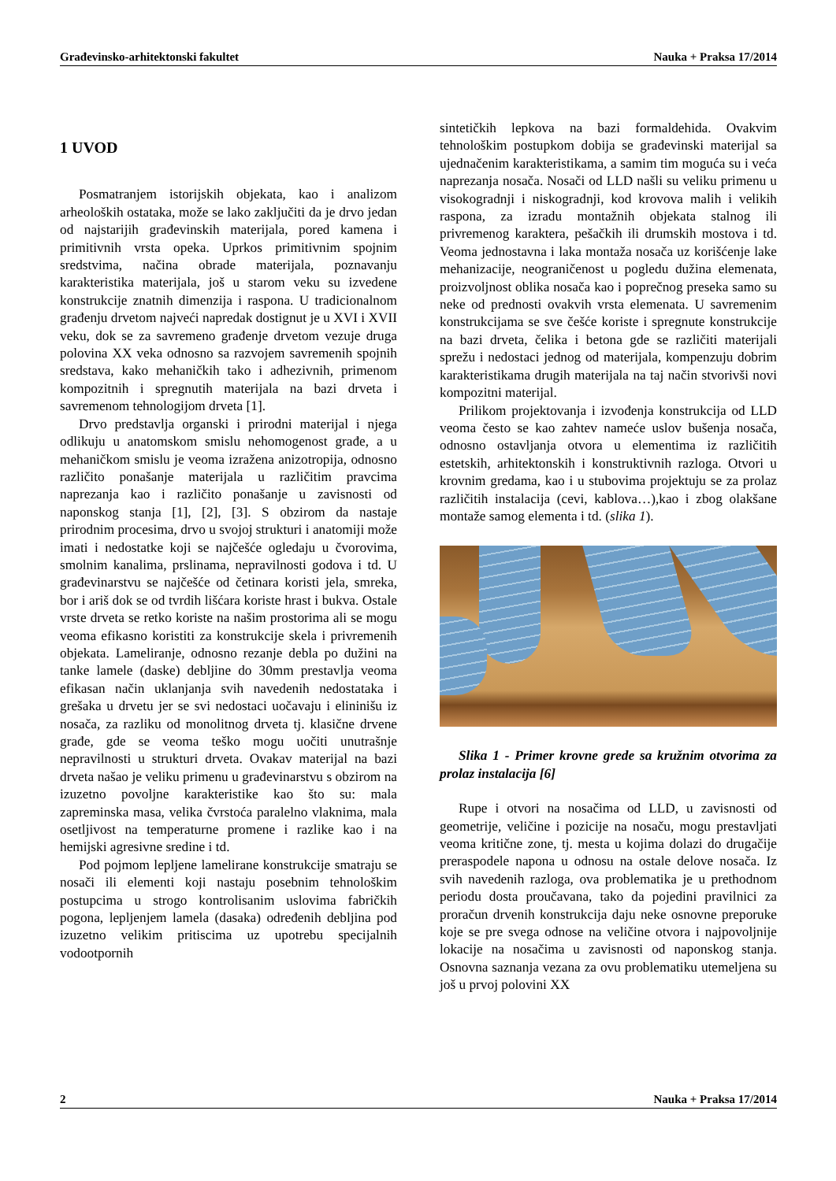Građevinsko-arhitektonski fakultet Nauka + Praksa 17/2014
1 UVOD
Posmatranjem istorijskih objekata, kao i analizom arheoloških ostataka, može se lako zaključiti da je drvo jedan od najstarijih građevinskih materijala, pored kamena i primitivnih vrsta opeka. Uprkos primitivnim spojnim sredstvima, načina obrade materijala, poznavanju karakteristika materijala, još u starom veku su izvedene konstrukcije znatnih dimenzija i raspona. U tradicionalnom građenju drvetom najveći napredak dostignut je u XVI i XVII veku, dok se za savremeno građenje drvetom vezuje druga polovina XX veka odnosno sa razvojem savremenih spojnih sredstava, kako mehaničkih tako i adhezivnih, primenom kompozitnih i spregnutih materijala na bazi drveta i savremenom tehnologijom drveta [1].
Drvo predstavlja organski i prirodni materijal i njega odlikuju u anatomskom smislu nehomogenost građe, a u mehaničkom smislu je veoma izražena anizotropija, odnosno različito ponašanje materijala u različitim pravcima naprezanja kao i različito ponašanje u zavisnosti od naponskog stanja [1], [2], [3]. S obzirom da nastaje prirodnim procesima, drvo u svojoj strukturi i anatomiji može imati i nedostatke koji se najčešće ogledaju u čvorovima, smolnim kanalima, prslinama, nepravilnosti godova i td. U građevinarstvu se najčešće od četinara koristi jela, smreka, bor i ariš dok se od tvrdih lišćara koriste hrast i bukva. Ostale vrste drveta se retko koriste na našim prostorima ali se mogu veoma efikasno koristiti za konstrukcije skela i privremenih objekata. Lameliranje, odnosno rezanje debla po dužini na tanke lamele (daske) debljine do 30mm prestavlja veoma efikasan način uklanjanja svih navedenih nedostataka i grešaka u drvetu jer se svi nedostaci uočavaju i elininišu iz nosača, za razliku od monolitnog drveta tj. klasične drvene građe, gde se veoma teško mogu uočiti unutrašnje nepravilnosti u strukturi drveta. Ovakav materijal na bazi drveta našao je veliku primenu u građevinarstvu s obzirom na izuzetno povoljne karakteristike kao što su: mala zapreminska masa, velika čvrstoća paralelno vlaknima, mala osetljivost na temperaturne promene i razlike kao i na hemijski agresivne sredine i td.
Pod pojmom lepljene lamelirane konstrukcije smatraju se nosači ili elementi koji nastaju posebnim tehnološkim postupcima u strogo kontrolisanim uslovima fabričkih pogona, lepljenjem lamela (dasaka) određenih debljina pod izuzetno velikim pritiscima uz upotrebu specijalnih vodootpornih
sintetičkih lepkova na bazi formaldehida. Ovakvim tehnološkim postupkom dobija se građevinski materijal sa ujednačenim karakteristikama, a samim tim moguća su i veća naprezanja nosača. Nosači od LLD našli su veliku primenu u visokogradnji i niskogradnji, kod krovova malih i velikih raspona, za izradu montažnih objekata stalnog ili privremenog karaktera, pešačkih ili drumskih mostova i td. Veoma jednostavna i laka montaža nosača uz korišćenje lake mehanizacije, neograničenost u pogledu dužina elemenata, proizvoljnost oblika nosača kao i poprečnog preseka samo su neke od prednosti ovakvih vrsta elemenata. U savremenim konstrukcijama se sve češće koriste i spregnute konstrukcije na bazi drveta, čelika i betona gde se različiti materijali sprežu i nedostaci jednog od materijala, kompenzuju dobrim karakteristikama drugih materijala na taj način stvorivši novi kompozitni materijal.
Prilikom projektovanja i izvođenja konstrukcija od LLD veoma često se kao zahtev nameće uslov bušenja nosača, odnosno ostavljanja otvora u elementima iz različitih estetskih, arhitektonskih i konstruktivnih razloga. Otvori u krovnim gredama, kao i u stubovima projektuju se za prolaz različitih instalacija (cevi, kablova…),kao i zbog olakšane montaže samog elementa i td. (slika 1).
Slika 1 - Primer krovne grede sa kružnim otvorima za prolaz instalacija [6]
Rupe i otvori na nosačima od LLD, u zavisnosti od geometrije, veličine i pozicije na nosaču, mogu prestavljati veoma kritične zone, tj. mesta u kojima dolazi do drugačije preraspodele napona u odnosu na ostale delove nosača. Iz svih navedenih razloga, ova problematika je u prethodnom periodu dosta proučavana, tako da pojedini pravilnici za proračun drvenih konstrukcija daju neke osnovne preporuke koje se pre svega odnose na veličine otvora i najpovoljnije lokacije na nosačima u zavisnosti od naponskog stanja. Osnovna saznanja vezana za ovu problematiku utemeljena su još u prvoj polovini XX
2 Nauka + Praksa 17/2014